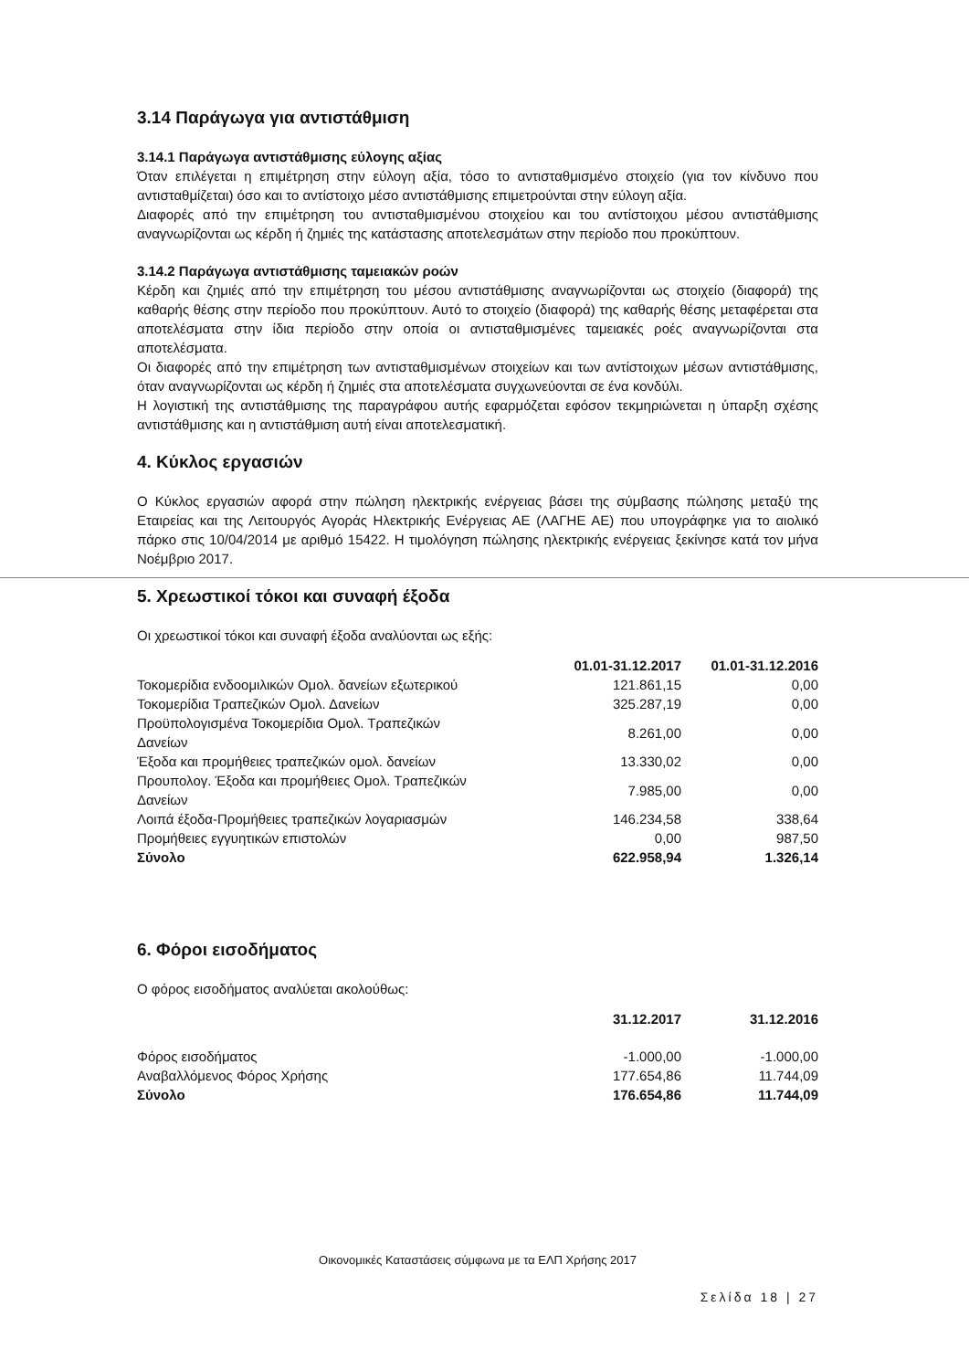3.14 Παράγωγα για αντιστάθμιση
3.14.1 Παράγωγα αντιστάθμισης εύλογης αξίας
Όταν επιλέγεται η επιμέτρηση στην εύλογη αξία, τόσο το αντισταθμισμένο στοιχείο (για τον κίνδυνο που αντισταθμίζεται) όσο και το αντίστοιχο μέσο αντιστάθμισης επιμετρούνται στην εύλογη αξία.
Διαφορές από την επιμέτρηση του αντισταθμισμένου στοιχείου και του αντίστοιχου μέσου αντιστάθμισης αναγνωρίζονται ως κέρδη ή ζημιές της κατάστασης αποτελεσμάτων στην περίοδο που προκύπτουν.
3.14.2 Παράγωγα αντιστάθμισης ταμειακών ροών
Κέρδη και ζημιές από την επιμέτρηση του μέσου αντιστάθμισης αναγνωρίζονται ως στοιχείο (διαφορά) της καθαρής θέσης στην περίοδο που προκύπτουν. Αυτό το στοιχείο (διαφορά) της καθαρής θέσης μεταφέρεται στα αποτελέσματα στην ίδια περίοδο στην οποία οι αντισταθμισμένες ταμειακές ροές αναγνωρίζονται στα αποτελέσματα.
Οι διαφορές από την επιμέτρηση των αντισταθμισμένων στοιχείων και των αντίστοιχων μέσων αντιστάθμισης, όταν αναγνωρίζονται ως κέρδη ή ζημιές στα αποτελέσματα συγχωνεύονται σε ένα κονδύλι.
Η λογιστική της αντιστάθμισης της παραγράφου αυτής εφαρμόζεται εφόσον τεκμηριώνεται η ύπαρξη σχέσης αντιστάθμισης και η αντιστάθμιση αυτή είναι αποτελεσματική.
4. Κύκλος εργασιών
Ο Κύκλος εργασιών αφορά στην πώληση ηλεκτρικής ενέργειας βάσει της σύμβασης πώλησης μεταξύ της Εταιρείας και της Λειτουργός Αγοράς Ηλεκτρικής Ενέργειας ΑΕ (ΛΑΓΗΕ ΑΕ) που υπογράφηκε για το αιολικό πάρκο στις 10/04/2014 με αριθμό 15422. Η τιμολόγηση πώλησης ηλεκτρικής ενέργειας ξεκίνησε κατά τον μήνα Νοέμβριο 2017.
5. Χρεωστικοί τόκοι και συναφή έξοδα
Οι χρεωστικοί τόκοι και συναφή έξοδα αναλύονται ως εξής:
| | 01.01-31.12.2017 | 01.01-31.12.2016 |
| --- | --- | --- |
| Τοκομερίδια ενδοομιλικών Ομολ. δανείων εξωτερικού | 121.861,15 | 0,00 |
| Τοκομερίδια Τραπεζικών Ομολ. Δανείων | 325.287,19 | 0,00 |
| Προϋπολογισμένα Τοκομερίδια Ομολ. Τραπεζικών Δανείων | 8.261,00 | 0,00 |
| Έξοδα και προμήθειες τραπεζικών ομολ. δανείων | 13.330,02 | 0,00 |
| Προυπολογ. Έξοδα και προμήθειες Ομολ. Τραπεζικών Δανείων | 7.985,00 | 0,00 |
| Λοιπά έξοδα-Προμήθειες τραπεζικών λογαριασμών | 146.234,58 | 338,64 |
| Προμήθειες εγγυητικών επιστολών | 0,00 | 987,50 |
| Σύνολο | 622.958,94 | 1.326,14 |
6. Φόροι εισοδήματος
Ο φόρος εισοδήματος αναλύεται ακολούθως:
| | 31.12.2017 | 31.12.2016 |
| --- | --- | --- |
| Φόρος εισοδήματος | -1.000,00 | -1.000,00 |
| Αναβαλλόμενος Φόρος Χρήσης | 177.654,86 | 11.744,09 |
| Σύνολο | 176.654,86 | 11.744,09 |
Οικονομικές Καταστάσεις σύμφωνα με τα ΕΛΠ Χρήσης 2017
Σελίδα 18 | 27